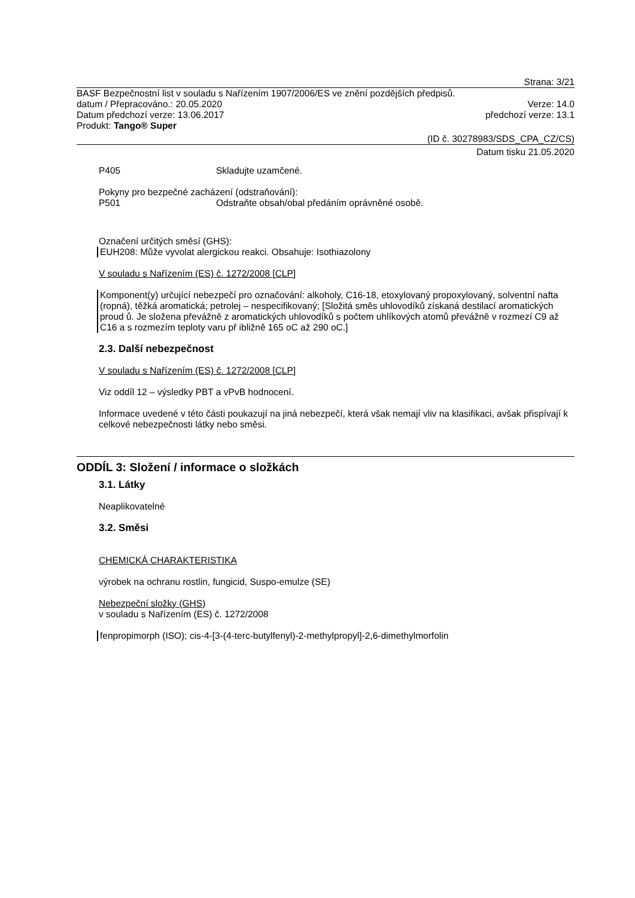Strana: 3/21
BASF Bezpečnostní list v souladu s Nařízením 1907/2006/ES ve znění pozdějších předpisů.
datum / Přepracováno.: 20.05.2020 Verze: 14.0
Datum předchozí verze: 13.06.2017 předchozí verze: 13.1
Produkt: Tango® Super
(ID č. 30278983/SDS_CPA_CZ/CS)
Datum tisku 21.05.2020
P405 Skladujte uzamčené.
Pokyny pro bezpečné zacházení (odstraňování):
P501 Odstraňte obsah/obal předáním oprávněné osobě.
Označení určitých směsí (GHS):
EUH208: Může vyvolat alergickou reakci. Obsahuje: Isothiazolony
V souladu s Nařízením (ES) č. 1272/2008 [CLP]
Komponent(y) určující nebezpečí pro označování: alkoholy, C16-18, etoxylovaný propoxylovaný, solventní nafta (ropná), těžká aromatická; petrolej – nespecifikovaný; [Složitá směs uhlovodíků získaná destilací aromatických proud ů. Je složena převážně z aromatických uhlovodíků s počtem uhlíkových atomů převážně v rozmezí C9 až C16 a s rozmezím teploty varu př ibližně 165 oC až 290 oC.]
2.3. Další nebezpečnost
V souladu s Nařízením (ES) č. 1272/2008 [CLP]
Viz oddíl 12 – výsledky PBT a vPvB hodnocení.
Informace uvedené v této části poukazují na jiná nebezpečí, která však nemají vliv na klasifikaci, avšak přispívají k celkové nebezpečnosti látky nebo směsi.
ODDÍL 3: Složení / informace o složkách
3.1. Látky
Neaplikovatelné
3.2. Směsi
CHEMICKÁ CHARAKTERISTIKA
výrobek na ochranu rostlin, fungicid, Suspo-emulze (SE)
Nebezpeční složky (GHS)
v souladu s Nařízením (ES) č. 1272/2008
fenpropimorph (ISO); cis-4-[3-(4-terc-butylfenyl)-2-methylpropyl]-2,6-dimethylmorfolin